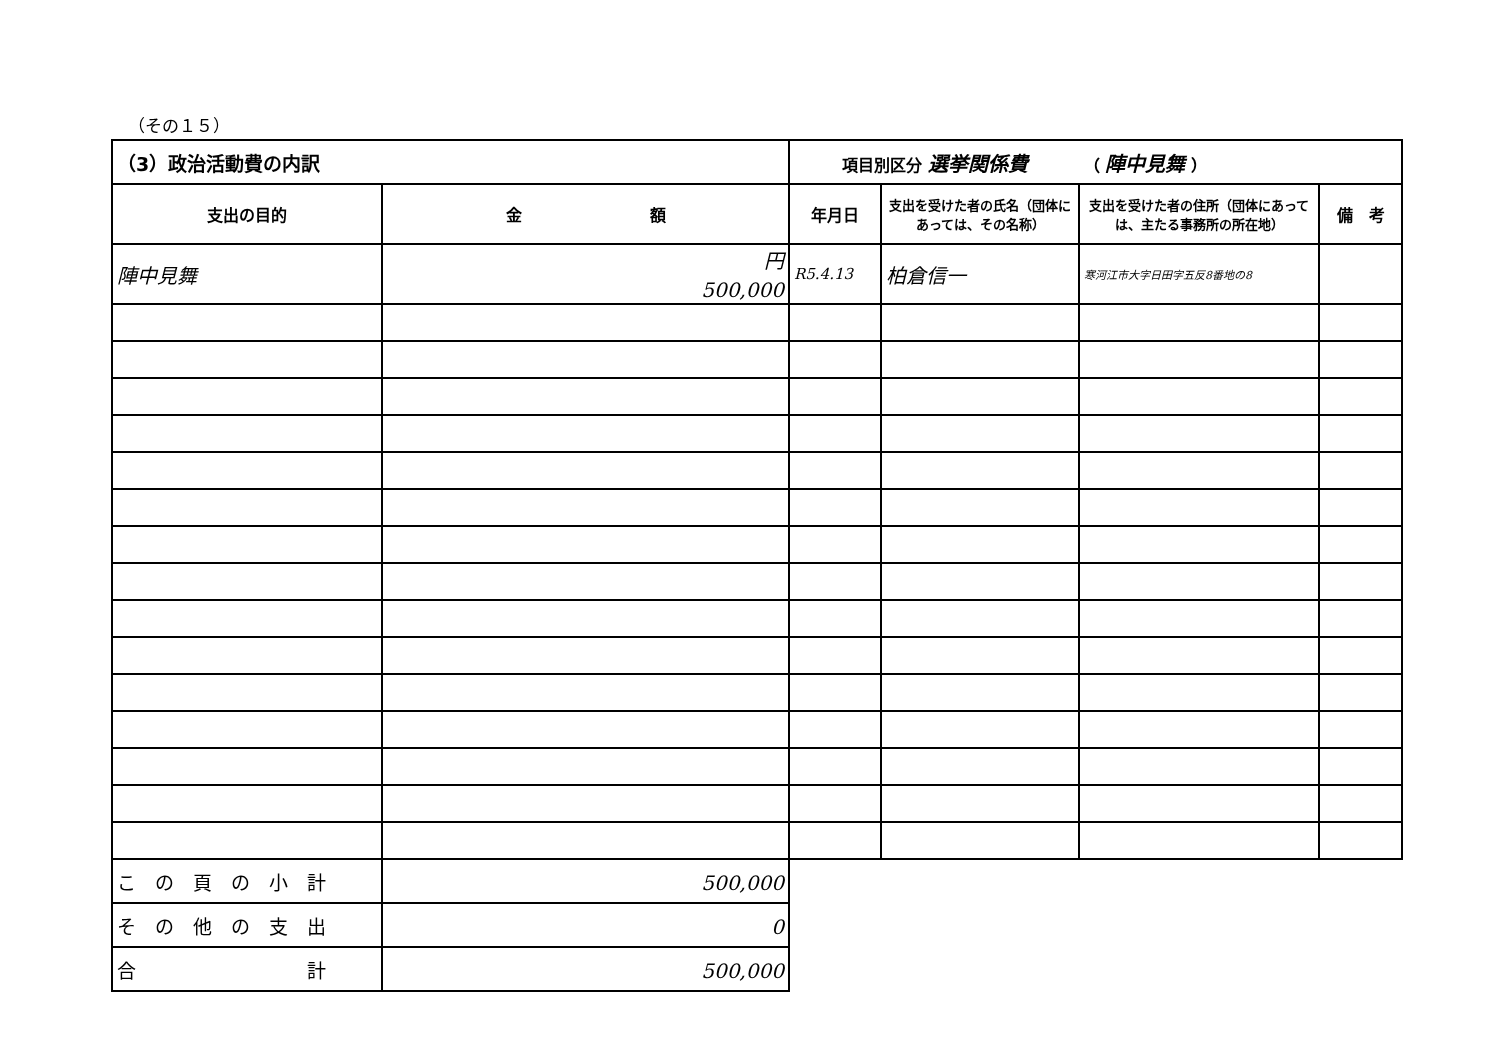（その１５）
| （3）政治活動費の内訳 | | 項目別区分 選挙関係費 （ 陣中見舞 ） | | | |
| --- | --- | --- | --- | --- | --- |
| 支出の目的 | 金 額 | 年月日 | 支出を受けた者の氏名（団体にあっては、その名称） | 支出を受けた者の住所（団体にあっては、主たる事務所の所在地） | 備 考 |
| 陣中見舞 | 円 500,000 | R5.4.13 | 柏倉信一 | 寒河江市大字日田字五反8番地の8 | |
| こ の 頁 の 小 計 | 500,000 | | | | |
| そ の 他 の 支 出 | 0 | | | | |
| 合 計 | 500,000 | | | | |